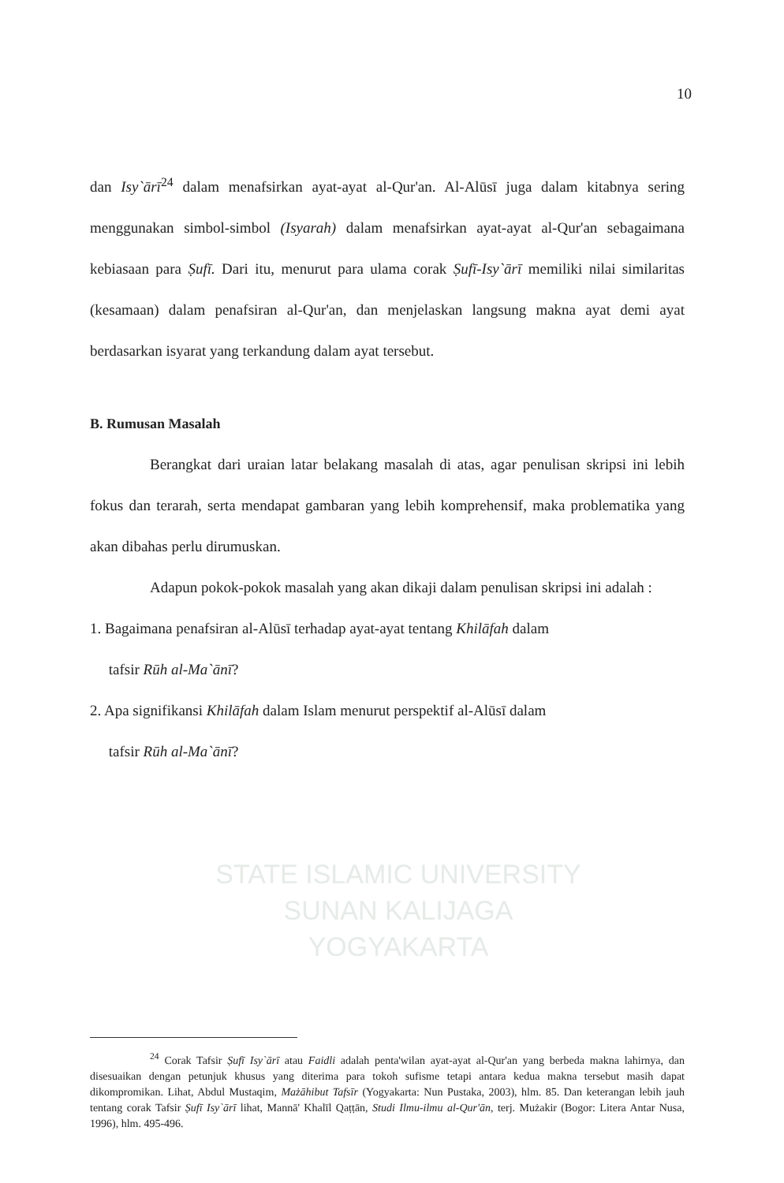STATE ISLAMIC UNIVERSITY
SUNAN KALIJAGA
YOGYAKARTA
10
dan Isy`ārī<sup>24</sup> dalam menafsirkan ayat-ayat al-Qur'an. Al-Alūsī juga dalam kitabnya sering menggunakan simbol-simbol (Isyarah) dalam menafsirkan ayat-ayat al-Qur'an sebagaimana kebiasaan para Ṣufī. Dari itu, menurut para ulama corak Ṣufī-Isy`ārī memiliki nilai similaritas (kesamaan) dalam penafsiran al-Qur'an, dan menjelaskan langsung makna ayat demi ayat berdasarkan isyarat yang terkandung dalam ayat tersebut.
B. Rumusan Masalah
Berangkat dari uraian latar belakang masalah di atas, agar penulisan skripsi ini lebih fokus dan terarah, serta mendapat gambaran yang lebih komprehensif, maka problematika yang akan dibahas perlu dirumuskan.
Adapun pokok-pokok masalah yang akan dikaji dalam penulisan skripsi ini adalah :
1. Bagaimana penafsiran al-Alūsī terhadap ayat-ayat tentang Khilāfah dalam
tafsir Rūh al-Ma`ānī?
2. Apa signifikansi Khilāfah dalam Islam menurut perspektif al-Alūsī dalam
tafsir Rūh al-Ma`ānī?
<sup>24</sup> Corak Tafsir Ṣufī Isy`ārī atau Faidli adalah penta'wilan ayat-ayat al-Qur'an yang berbeda makna lahirnya, dan disesuaikan dengan petunjuk khusus yang diterima para tokoh sufisme tetapi antara kedua makna tersebut masih dapat dikompromikan. Lihat, Abdul Mustaqim, Mażāhibut Tafsīr (Yogyakarta: Nun Pustaka, 2003), hlm. 85. Dan keterangan lebih jauh tentang corak Tafsir Ṣufī Isy`ārī lihat, Mannā' Khalīl Qaṭṭān, Studi Ilmu-ilmu al-Qur'ān, terj. Mużakir (Bogor: Litera Antar Nusa, 1996), hlm. 495-496.